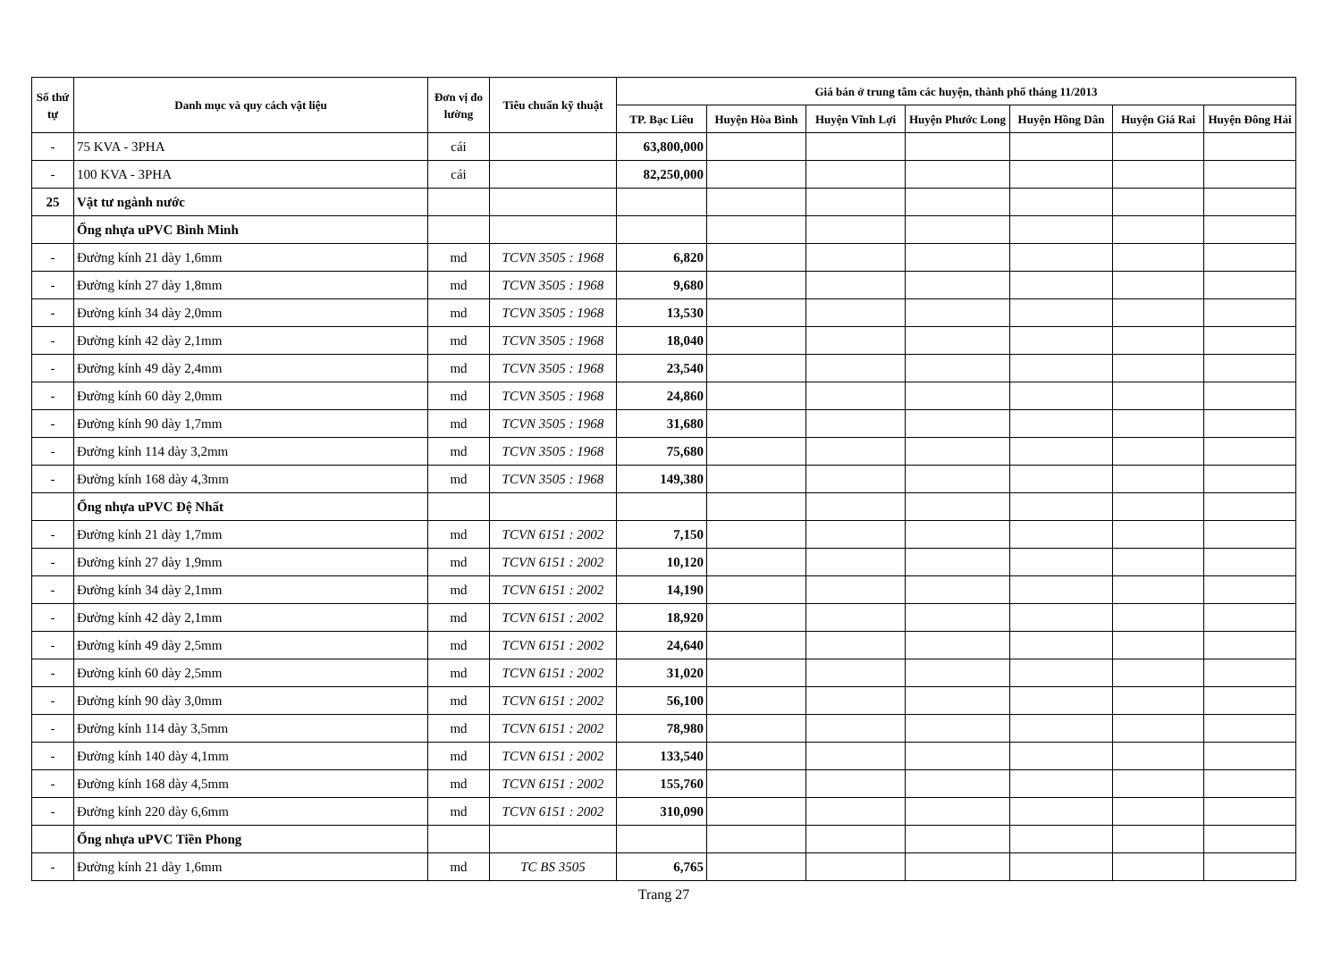| Số thứ tự | Danh mục và quy cách vật liệu | Đơn vị đo lường | Tiêu chuẩn kỹ thuật | Giá bán ở trung tâm các huyện, thành phố tháng 11/2013 | | | | | | |
| --- | --- | --- | --- | --- | --- | --- | --- | --- | --- | --- |
| | | | | TP. Bạc Liêu | Huyện Hòa Bình | Huyện Vĩnh Lợi | Huyện Phước Long | Huyện Hồng Dân | Huyện Giá Rai | Huyện Đông Hải |
| - | 75 KVA - 3PHA | cái | | 63,800,000 | | | | | | |
| - | 100 KVA - 3PHA | cái | | 82,250,000 | | | | | | |
| 25 | Vật tư ngành nước | | | | | | | | | |
| | Ống nhựa uPVC Bình Minh | | | | | | | | | |
| - | Đường kính 21 dày 1,6mm | md | TCVN 3505 : 1968 | 6,820 | | | | | | |
| - | Đường kính 27 dày 1,8mm | md | TCVN 3505 : 1968 | 9,680 | | | | | | |
| - | Đường kính 34 dày 2,0mm | md | TCVN 3505 : 1968 | 13,530 | | | | | | |
| - | Đường kính 42 dày 2,1mm | md | TCVN 3505 : 1968 | 18,040 | | | | | | |
| - | Đường kính 49 dày 2,4mm | md | TCVN 3505 : 1968 | 23,540 | | | | | | |
| - | Đường kính 60 dày 2,0mm | md | TCVN 3505 : 1968 | 24,860 | | | | | | |
| - | Đường kính 90 dày 1,7mm | md | TCVN 3505 : 1968 | 31,680 | | | | | | |
| - | Đường kính 114 dày 3,2mm | md | TCVN 3505 : 1968 | 75,680 | | | | | | |
| - | Đường kính 168 dày 4,3mm | md | TCVN 3505 : 1968 | 149,380 | | | | | | |
| | Ống nhựa uPVC Đệ Nhất | | | | | | | | | |
| - | Đường kính 21 dày 1,7mm | md | TCVN 6151 : 2002 | 7,150 | | | | | | |
| - | Đường kính 27 dày 1,9mm | md | TCVN 6151 : 2002 | 10,120 | | | | | | |
| - | Đường kính 34 dày 2,1mm | md | TCVN 6151 : 2002 | 14,190 | | | | | | |
| - | Đường kính 42 dày 2,1mm | md | TCVN 6151 : 2002 | 18,920 | | | | | | |
| - | Đường kính 49 dày 2,5mm | md | TCVN 6151 : 2002 | 24,640 | | | | | | |
| - | Đường kính 60 dày 2,5mm | md | TCVN 6151 : 2002 | 31,020 | | | | | | |
| - | Đường kính 90 dày 3,0mm | md | TCVN 6151 : 2002 | 56,100 | | | | | | |
| - | Đường kính 114 dày 3,5mm | md | TCVN 6151 : 2002 | 78,980 | | | | | | |
| - | Đường kính 140 dày 4,1mm | md | TCVN 6151 : 2002 | 133,540 | | | | | | |
| - | Đường kính 168 dày 4,5mm | md | TCVN 6151 : 2002 | 155,760 | | | | | | |
| - | Đường kính 220 dày 6,6mm | md | TCVN 6151 : 2002 | 310,090 | | | | | | |
| | Ống nhựa uPVC Tiền Phong | | | | | | | | | |
| - | Đường kính 21 dày 1,6mm | md | TC BS 3505 | 6,765 | | | | | | |
Trang 27